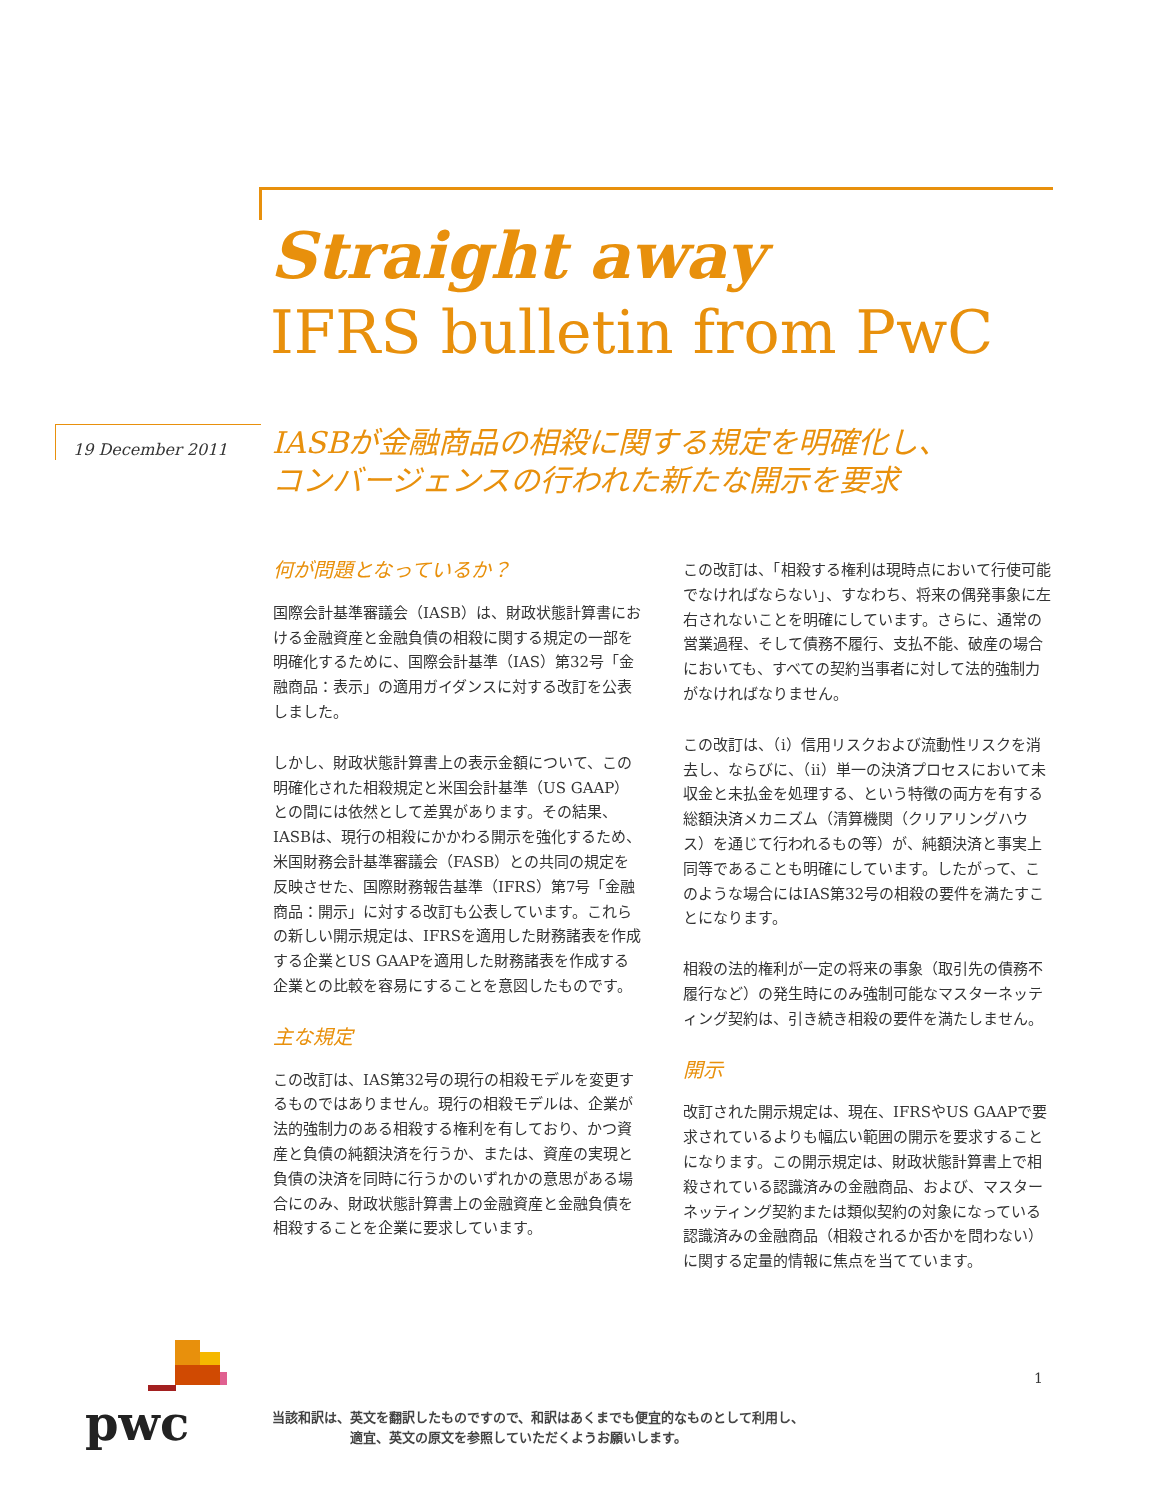Straight away
IFRS bulletin from PwC
19 December 2011
IASBが金融商品の相殺に関する規定を明確化し、
コンバージェンスの行われた新たな開示を要求
何が問題となっているか？
国際会計基準審議会（IASB）は、財政状態計算書における金融資産と金融負債の相殺に関する規定の一部を明確化するために、国際会計基準（IAS）第32号「金融商品：表示」の適用ガイダンスに対する改訂を公表しました。
しかし、財政状態計算書上の表示金額について、この明確化された相殺規定と米国会計基準（US GAAP）との間には依然として差異があります。その結果、IASBは、現行の相殺にかかわる開示を強化するため、米国財務会計基準審議会（FASB）との共同の規定を反映させた、国際財務報告基準（IFRS）第7号「金融商品：開示」に対する改訂も公表しています。これらの新しい開示規定は、IFRSを適用した財務諸表を作成する企業とUS GAAPを適用した財務諸表を作成する企業との比較を容易にすることを意図したものです。
主な規定
この改訂は、IAS第32号の現行の相殺モデルを変更するものではありません。現行の相殺モデルは、企業が法的強制力のある相殺する権利を有しており、かつ資産と負債の純額決済を行うか、または、資産の実現と負債の決済を同時に行うかのいずれかの意思がある場合にのみ、財政状態計算書上の金融資産と金融負債を相殺することを企業に要求しています。
この改訂は、「相殺する権利は現時点において行使可能でなければならない」、すなわち、将来の偶発事象に左右されないことを明確にしています。さらに、通常の営業過程、そして債務不履行、支払不能、破産の場合においても、すべての契約当事者に対して法的強制力がなければなりません。
この改訂は、（i）信用リスクおよび流動性リスクを消去し、ならびに、（ii）単一の決済プロセスにおいて未収金と未払金を処理する、という特徴の両方を有する総額決済メカニズム（清算機関（クリアリングハウス）を通じて行われるもの等）が、純額決済と事実上同等であることも明確にしています。したがって、このような場合にはIAS第32号の相殺の要件を満たすことになります。
相殺の法的権利が一定の将来の事象（取引先の債務不履行など）の発生時にのみ強制可能なマスターネッティング契約は、引き続き相殺の要件を満たしません。
開示
改訂された開示規定は、現在、IFRSやUS GAAPで要求されているよりも幅広い範囲の開示を要求することになります。この開示規定は、財政状態計算書上で相殺されている認識済みの金融商品、および、マスターネッティング契約または類似契約の対象になっている認識済みの金融商品（相殺されるか否かを問わない）に関する定量的情報に焦点を当てています。
pwc
1
当該和訳は、英文を翻訳したものですので、和訳はあくまでも便宜的なものとして利用し、
　　　　　　適宜、英文の原文を参照していただくようお願いします。